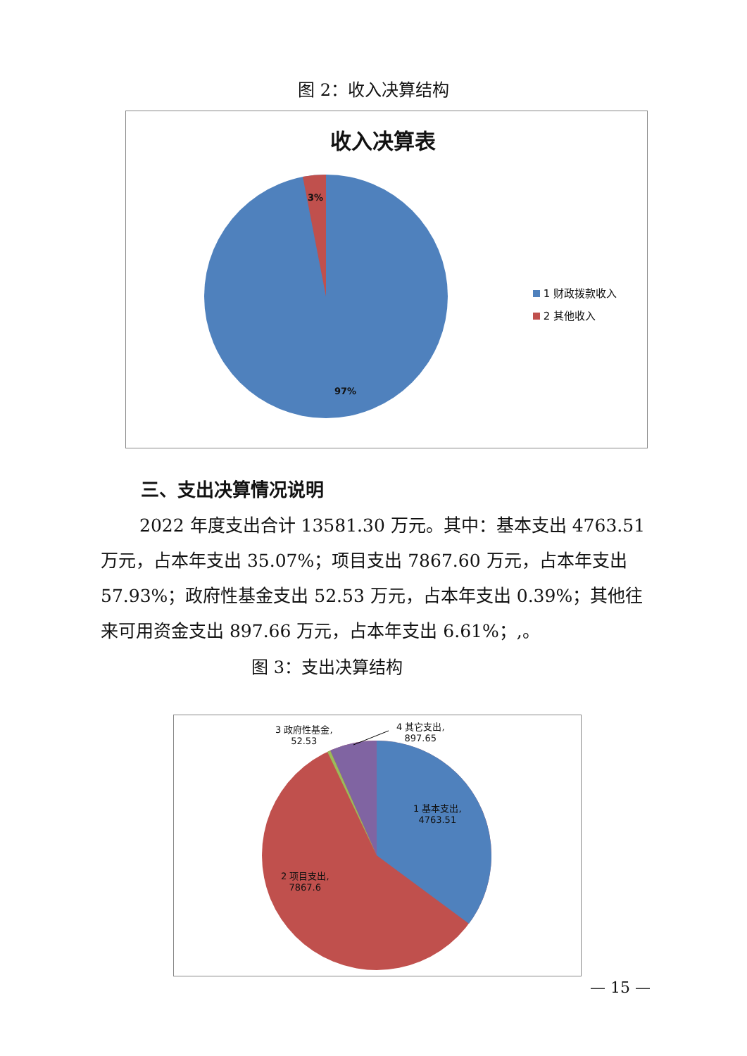图 2：收入决算结构
收入决算表
3%
97%
1 财政拨款收入
2 其他收入
三、支出决算情况说明
2022 年度支出合计 13581.30 万元。其中：基本支出 4763.51 万元，占本年支出 35.07%；项目支出 7867.60 万元，占本年支出 57.93%；政府性基金支出 52.53 万元，占本年支出 0.39%；其他往来可用资金支出 897.66 万元，占本年支出 6.61%；,。
图 3：支出决算结构
3 政府性基金,
52.53
4 其它支出,
897.65
1 基本支出,
4763.51
2 项目支出,
7867.6
— 15 —